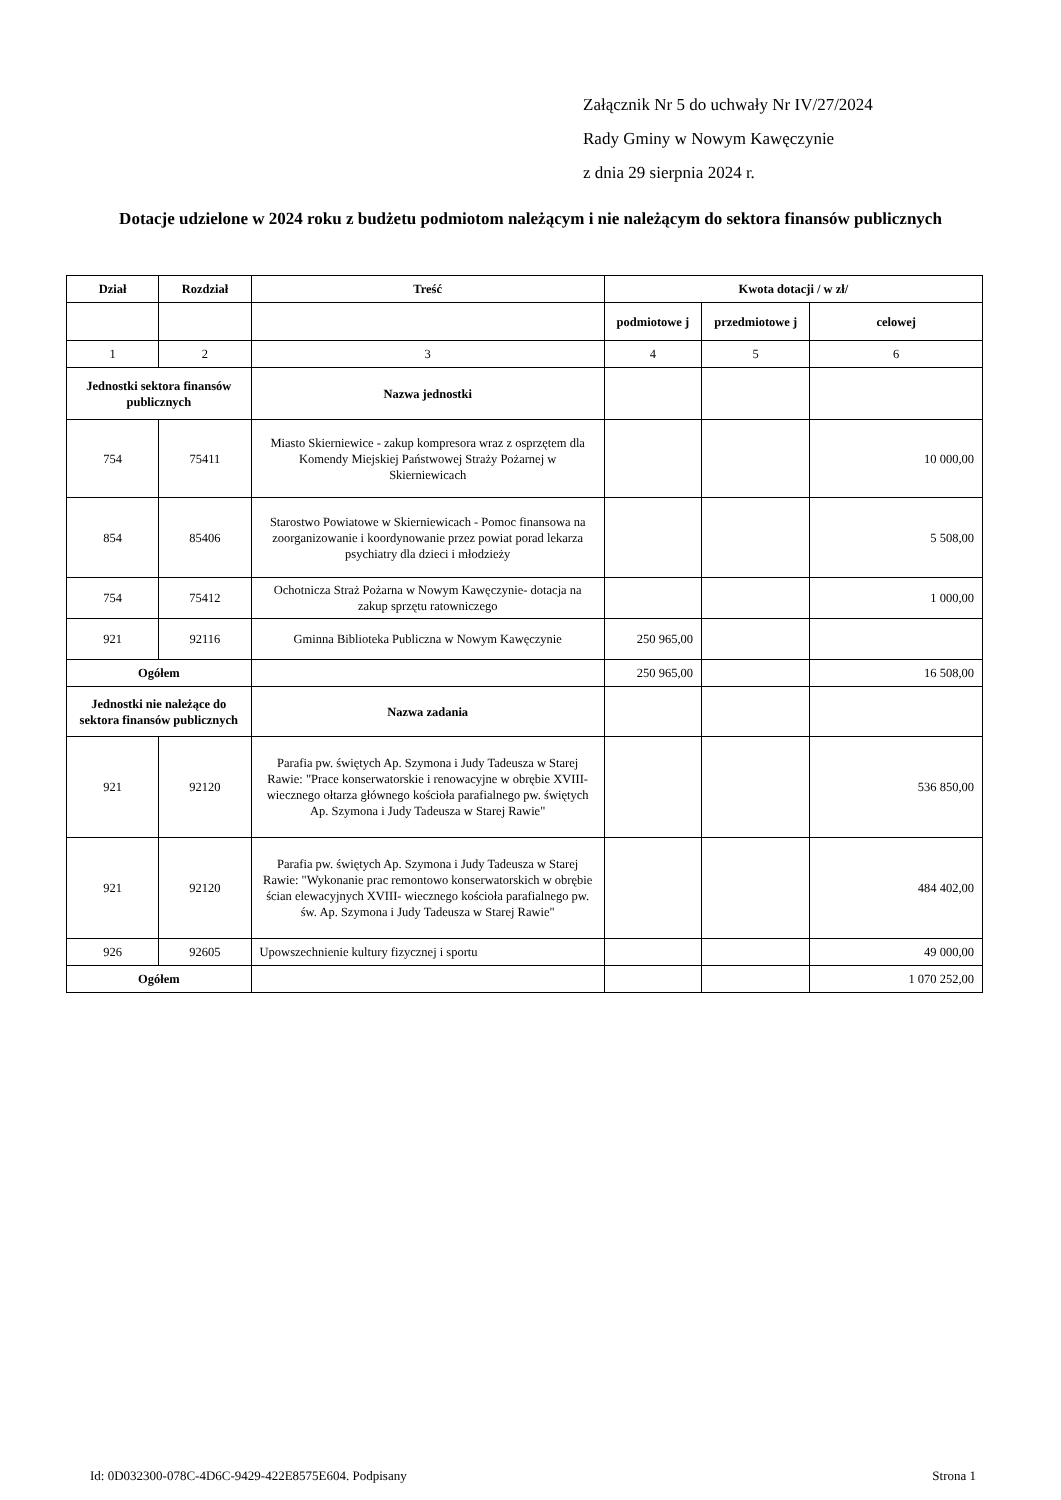Załącznik Nr 5 do uchwały Nr IV/27/2024
Rady Gminy w Nowym Kawęczynie
z dnia 29 sierpnia 2024 r.
Dotacje udzielone w 2024 roku z budżetu podmiotom należącym i nie należącym do sektora finansów publicznych
| Dział | Rozdział | Treść | Kwota dotacji / w zł/ | | |
| --- | --- | --- | --- | --- | --- |
| | | | podmiotowe j | przedmiotowe j | celowej |
| 1 | 2 | 3 | 4 | 5 | 6 |
| Jednostki sektora finansów publicznych | | Nazwa jednostki | | | |
| 754 | 75411 | Miasto Skierniewice - zakup kompresora wraz z osprzętem dla Komendy Miejskiej Państwowej Straży Pożarnej w Skierniewicach | | | 10 000,00 |
| 854 | 85406 | Starostwo Powiatowe w Skierniewicach - Pomoc finansowa na zoorganizowanie i koordynowanie przez powiat porad lekarza psychiatry dla dzieci i młodzieży | | | 5 508,00 |
| 754 | 75412 | Ochotnicza Straż Pożarna w Nowym Kawęczynie- dotacja na zakup sprzętu ratowniczego | | | 1 000,00 |
| 921 | 92116 | Gminna Biblioteka Publiczna w Nowym Kawęczynie | 250 965,00 | | |
| Ogółem | | | 250 965,00 | | 16 508,00 |
| Jednostki nie należące do sektora finansów publicznych | | Nazwa zadania | | | |
| 921 | 92120 | Parafia pw. świętych Ap. Szymona i Judy Tadeusza w Starej Rawie: "Prace konserwatorskie i renowacyjne w obrębie XVIII- wiecznego ołtarza głównego kościoła parafialnego pw. świętych Ap. Szymona i Judy Tadeusza w Starej Rawie" | | | 536 850,00 |
| 921 | 92120 | Parafia pw. świętych Ap. Szymona i Judy Tadeusza w Starej Rawie: "Wykonanie prac remontowo konserwatorskich w obrębie ścian elewacyjnych XVIII- wiecznego kościoła parafialnego pw. św. Ap. Szymona i Judy Tadeusza w Starej Rawie" | | | 484 402,00 |
| 926 | 92605 | Upowszechnienie kultury fizycznej i sportu | | | 49 000,00 |
| Ogółem | | | | | 1 070 252,00 |
Id: 0D032300-078C-4D6C-9429-422E8575E604. Podpisany Strona 1